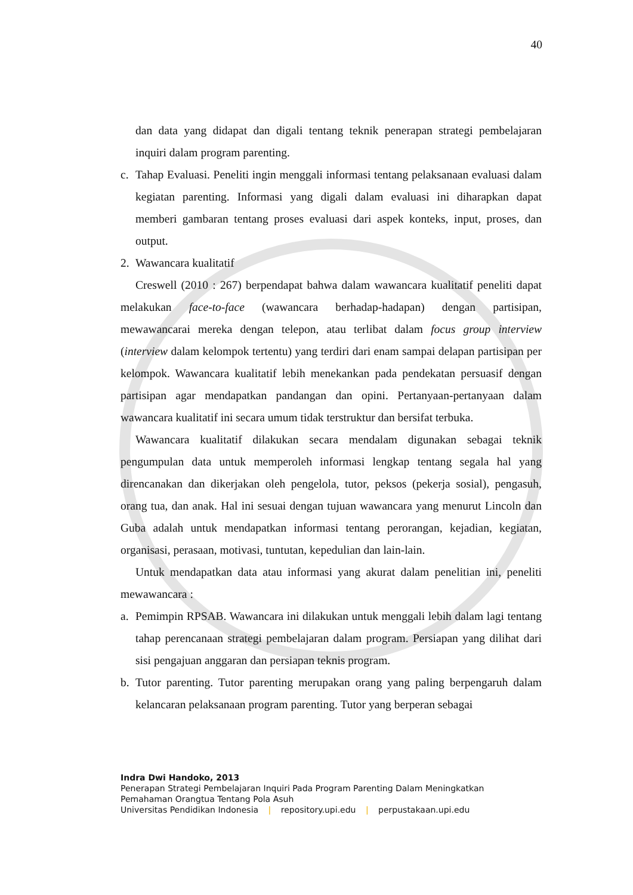40
dan data yang didapat dan digali tentang teknik penerapan strategi pembelajaran inquiri dalam program parenting.
c. Tahap Evaluasi. Peneliti ingin menggali informasi tentang pelaksanaan evaluasi dalam kegiatan parenting. Informasi yang digali dalam evaluasi ini diharapkan dapat memberi gambaran tentang proses evaluasi dari aspek konteks, input, proses, dan output.
2. Wawancara kualitatif
Creswell (2010 : 267) berpendapat bahwa dalam wawancara kualitatif peneliti dapat melakukan face-to-face (wawancara berhadap-hadapan) dengan partisipan, mewawancarai mereka dengan telepon, atau terlibat dalam focus group interview (interview dalam kelompok tertentu) yang terdiri dari enam sampai delapan partisipan per kelompok. Wawancara kualitatif lebih menekankan pada pendekatan persuasif dengan partisipan agar mendapatkan pandangan dan opini. Pertanyaan-pertanyaan dalam wawancara kualitatif ini secara umum tidak terstruktur dan bersifat terbuka.
Wawancara kualitatif dilakukan secara mendalam digunakan sebagai teknik pengumpulan data untuk memperoleh informasi lengkap tentang segala hal yang direncanakan dan dikerjakan oleh pengelola, tutor, peksos (pekerja sosial), pengasuh, orang tua, dan anak. Hal ini sesuai dengan tujuan wawancara yang menurut Lincoln dan Guba adalah untuk mendapatkan informasi tentang perorangan, kejadian, kegiatan, organisasi, perasaan, motivasi, tuntutan, kepedulian dan lain-lain.
Untuk mendapatkan data atau informasi yang akurat dalam penelitian ini, peneliti mewawancara :
a. Pemimpin RPSAB. Wawancara ini dilakukan untuk menggali lebih dalam lagi tentang tahap perencanaan strategi pembelajaran dalam program. Persiapan yang dilihat dari sisi pengajuan anggaran dan persiapan teknis program.
b. Tutor parenting. Tutor parenting merupakan orang yang paling berpengaruh dalam kelancaran pelaksanaan program parenting. Tutor yang berperan sebagai
Indra Dwi Handoko, 2013
Penerapan Strategi Pembelajaran Inquiri Pada Program Parenting Dalam Meningkatkan
Pemahaman Orangtua Tentang Pola Asuh
Universitas Pendidikan Indonesia | repository.upi.edu | perpustakaan.upi.edu